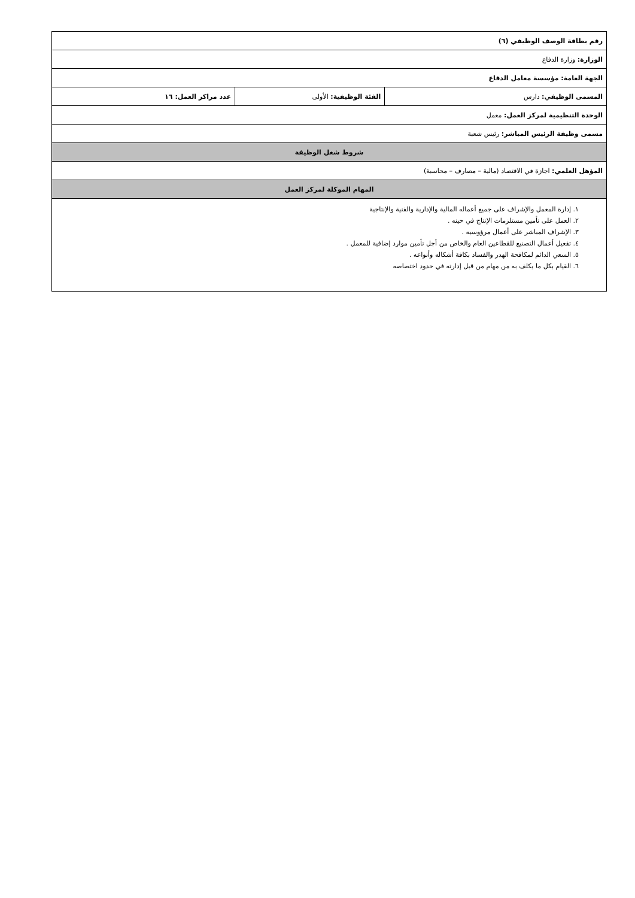| رقم بطاقة الوصف الوظيفي (٦) | | |
| الوزارة: وزارة الدفاع | | |
| الجهة العامة: مؤسسة معامل الدفاع | | |
| المسمى الوظيفي: دارس | الفئة الوظيفية: الأولى | عدد مراكز العمل: ١٦ |
| الوحدة التنظيمية لمركز العمل: معمل | | |
| مسمى وظيفة الرئيس المباشر: رئيس شعبة | | |
| شروط شغل الوظيفة | | |
| المؤهل العلمي: اجازة في الاقتصاد (مالية – مصارف – محاسبة) | | |
| المهام الموكلة لمركز العمل | | |
| ١. إدارة المعمل والإشراف على جميع أعماله المالية والإدارية والفنية والإنتاجية ٢. العمل على تأمين مستلزمات الإنتاج في حينه . ٣. الإشراف المباشر على أعمال مرؤوسيه . ٤. تفعيل أعمال التصنيع للقطاعين العام والخاص من أجل تأمين موارد إضافية للمعمل . ٥. السعي الدائم لمكافحة الهدر والفساد بكافة أشكاله وأنواعه . ٦. القيام بكل ما يكلف به من مهام من قبل إدارته في حدود اختصاصه | | |